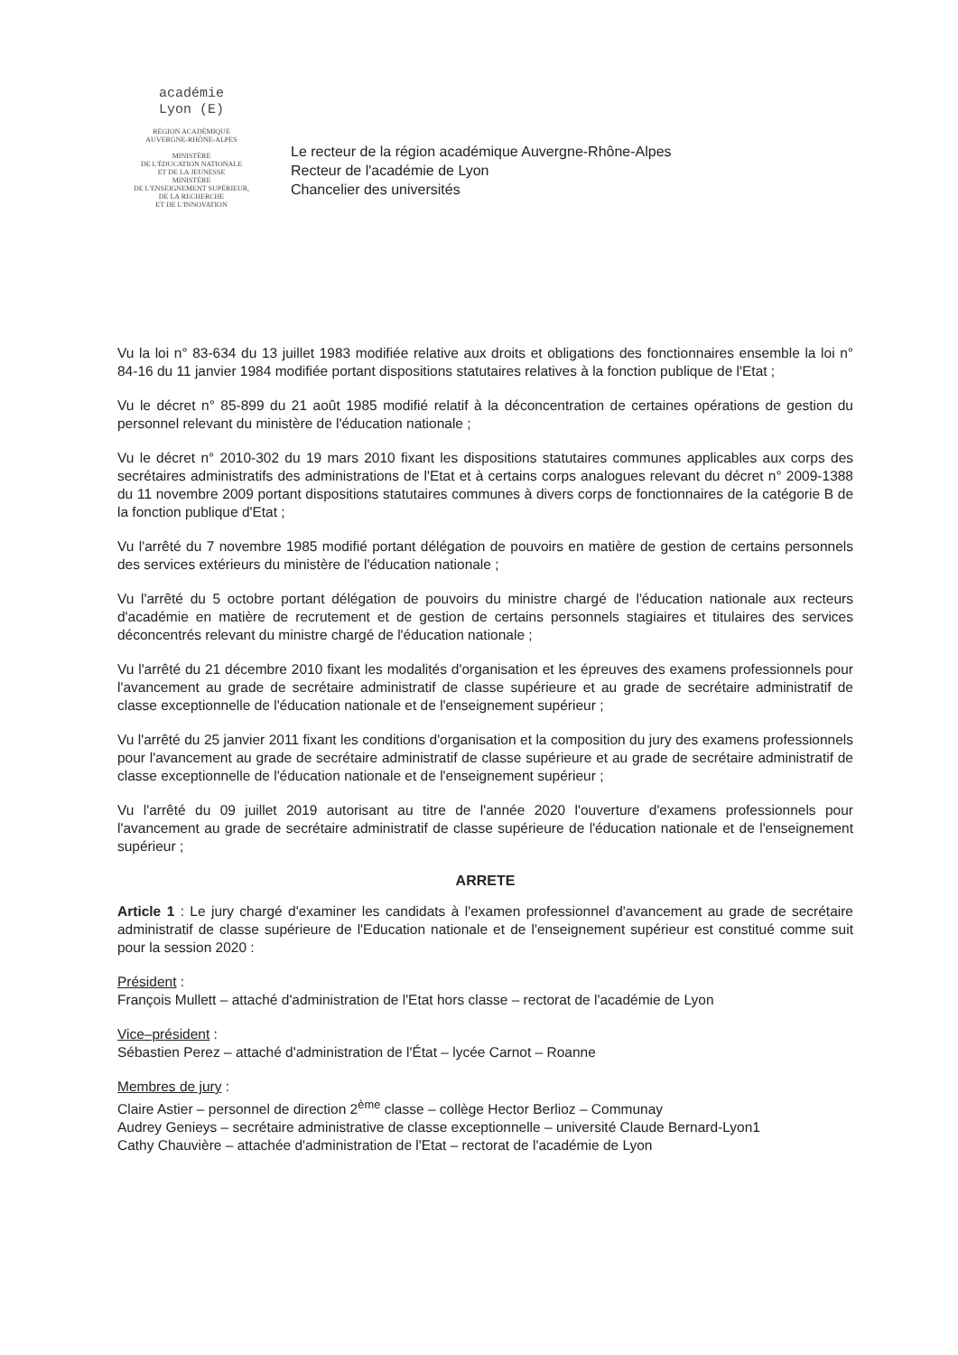académie
Lyon (E)
RÉGION ACADÉMIQUE
AUVERGNE-RHÔNE-ALPES
MINISTÈRE
DE L'ÉDUCATION NATIONALE
ET DE LA JEUNESSE
MINISTÈRE
DE L'ENSEIGNEMENT SUPÉRIEUR,
DE LA RECHERCHE
ET DE L'INNOVATION
Le recteur de la région académique Auvergne-Rhône-Alpes
Recteur de l'académie de Lyon
Chancelier des universités
Vu la loi n° 83-634 du 13 juillet 1983 modifiée relative aux droits et obligations des fonctionnaires ensemble la loi n° 84-16 du 11 janvier 1984 modifiée portant dispositions statutaires relatives à la fonction publique de l'Etat ;
Vu le décret n° 85-899 du 21 août 1985 modifié relatif à la déconcentration de certaines opérations de gestion du personnel relevant du ministère de l'éducation nationale ;
Vu le décret n° 2010-302 du 19 mars 2010 fixant les dispositions statutaires communes applicables aux corps des secrétaires administratifs des administrations de l'Etat et à certains corps analogues relevant du décret n° 2009-1388 du 11 novembre 2009 portant dispositions statutaires communes à divers corps de fonctionnaires de la catégorie B de la fonction publique d'Etat ;
Vu l'arrêté du 7 novembre 1985 modifié portant délégation de pouvoirs en matière de gestion de certains personnels des services extérieurs du ministère de l'éducation nationale ;
Vu l'arrêté du 5 octobre portant délégation de pouvoirs du ministre chargé de l'éducation nationale aux recteurs d'académie en matière de recrutement et de gestion de certains personnels stagiaires et titulaires des services déconcentrés relevant du ministre chargé de l'éducation nationale ;
Vu l'arrêté du 21 décembre 2010 fixant les modalités d'organisation et les épreuves des examens professionnels pour l'avancement au grade de secrétaire administratif de classe supérieure et au grade de secrétaire administratif de classe exceptionnelle de l'éducation nationale et de l'enseignement supérieur ;
Vu l'arrêté du 25 janvier 2011 fixant les conditions d'organisation et la composition du jury des examens professionnels pour l'avancement au grade de secrétaire administratif de classe supérieure et au grade de secrétaire administratif de classe exceptionnelle de l'éducation nationale et de l'enseignement supérieur ;
Vu l'arrêté du 09 juillet 2019 autorisant au titre de l'année 2020 l'ouverture d'examens professionnels pour l'avancement au grade de secrétaire administratif de classe supérieure de l'éducation nationale et de l'enseignement supérieur ;
ARRETE
Article 1 : Le jury chargé d'examiner les candidats à l'examen professionnel d'avancement au grade de secrétaire administratif de classe supérieure de l'Education nationale et de l'enseignement supérieur est constitué comme suit pour la session 2020 :
Président :
François Mullett – attaché d'administration de l'Etat hors classe – rectorat de l'académie de Lyon
Vice–président :
Sébastien Perez – attaché d'administration de l'État – lycée Carnot – Roanne
Membres de jury :
Claire Astier – personnel de direction 2<sup>ème</sup> classe – collège Hector Berlioz – Communay
Audrey Genieys – secrétaire administrative de classe exceptionnelle – université Claude Bernard-Lyon1
Cathy Chauvière – attachée d'administration de l'Etat – rectorat de l'académie de Lyon